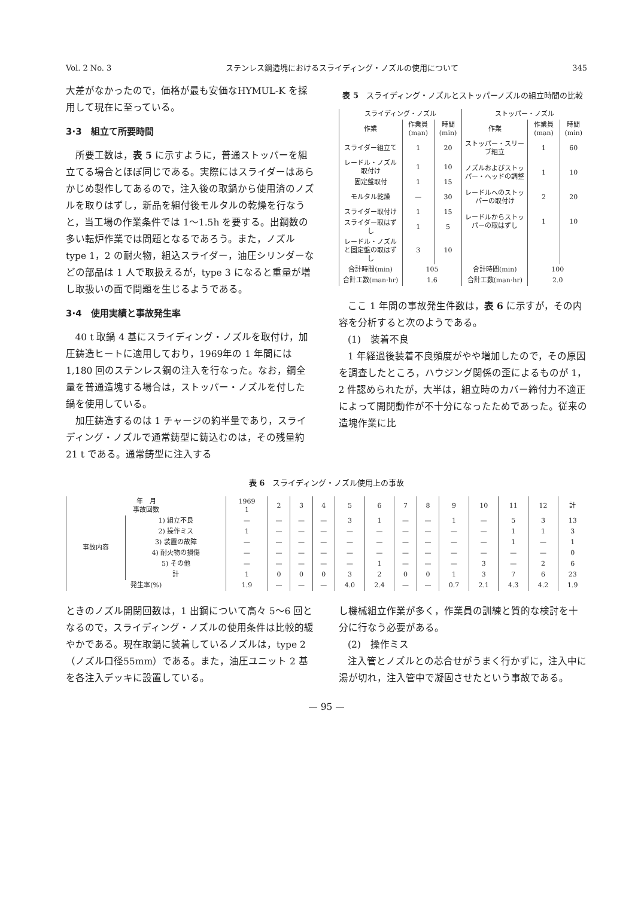Vol. 2 No. 3 ステンレス鋼造塊におけるスライディング・ノズルの使用について 345
大差がなかったので，価格が最も安価なHYMUL-K を採用して現在に至っている。
3·3　組立て所要時間
所要工数は，表 5 に示すように，普通ストッパーを組立てる場合とほぼ同じである。実際にはスライダーはあらかじめ製作してあるので，注入後の取鍋から使用済のノズルを取りはずし，新品を組付後モルタルの乾燥を行なうと，当工場の作業条件では 1～1.5h を要する。出鋼数の多い転炉作業では問題となるであろう。また，ノズル type 1，2 の耐火物，組込スライダー，油圧シリンダーなどの部品は 1 人で取扱えるが，type 3 になると重量が増し取扱いの面で問題を生じるようである。
3·4　使用実績と事故発生率
40 t 取鍋 4 基にスライディング・ノズルを取付け，加圧鋳造ヒートに適用しており，1969年の 1 年間には 1,180 回のステンレス鋼の注入を行なった。なお，鋼全量を普通造塊する場合は，ストッパー・ノズルを付した鍋を使用している。
加圧鋳造するのは 1 チャージの約半量であり，スライディング・ノズルで通常鋳型に鋳込むのは，その残量約21 t である。通常鋳型に注入する
表 5　スライディング・ノズルとストッパーノズルの組立時間の比較
| スライディング・ノズル | | | ストッパー・ノズル | | |
| --- | --- | --- | --- | --- | --- |
| 作業 | 作業員(man) | 時間(min) | 作業 | 作業員(man) | 時間(min) |
| スライダー組立て | 1 | 20 | ストッパー・スリーブ組立 | 1 | 60 |
| レードル・ノズル取付け | 1 | 10 | ノズルおよびストッパー・ヘッドの調整 | 1 | 10 |
| 固定盤取付 | 1 | 15 | | | |
| モルタル乾燥 | — | 30 | レードルへのストッパーの取付け | 2 | 20 |
| スライダー取付け | 1 | 15 | レードルからストッパーの取はずし | 1 | 10 |
| スライダー取はずし | 1 | 5 | | | |
| レードル・ノズルと固定盤の取はずし | 3 | 10 | | | |
| 合計時間(min) | 105 | | 合計時間(min) | 100 | |
| 合計工数(man·hr) | 1.6 | | 合計工数(man·hr) | 2.0 | |
ここ 1 年間の事故発生件数は，表 6 に示すが，その内容を分析すると次のようである。
(1)　装着不良
1 年経過後装着不良頻度がやや増加したので，その原因を調査したところ，ハウジング関係の歪によるものが 1，2 件認められたが，大半は，組立時のカバー締付力不適正によって開閉動作が不十分になったためであった。従来の造塊作業に比
表 6　スライディング・ノズル使用上の事故
| 年 月 事故回数 | | 1969 1 | 2 | 3 | 4 | 5 | 6 | 7 | 8 | 9 | 10 | 11 | 12 | 計 |
| --- | --- | --- | --- | --- | --- | --- | --- | --- | --- | --- | --- | --- | --- | --- |
| 事故内容 | 1) 組立不良 | — | — | — | — | 3 | 1 | — | — | 1 | — | 5 | 3 | 13 |
| | 2) 操作ミス | 1 | — | — | — | — | — | — | — | — | — | 1 | 1 | 3 |
| | 3) 装置の故障 | — | — | — | — | — | — | — | — | — | — | 1 | — | 1 |
| | 4) 耐火物の損傷 | — | — | — | — | — | — | — | — | — | — | — | — | 0 |
| | 5) その他 | — | — | — | — | — | 1 | — | — | — | 3 | — | 2 | 6 |
| | 計 | 1 | 0 | 0 | 0 | 3 | 2 | 0 | 0 | 1 | 3 | 7 | 6 | 23 |
| 発生率(%) | | 1.9 | — | — | — | 4.0 | 2.4 | — | — | 0.7 | 2.1 | 4.3 | 4.2 | 1.9 |
ときのノズル開閉回数は，1 出鋼について高々 5～6 回となるので，スライディング・ノズルの使用条件は比較的緩やかである。現在取鍋に装着しているノズルは，type 2（ノズル口径55mm）である。また，油圧ユニット 2 基を各注入デッキに設置している。
し機械組立作業が多く，作業員の訓練と質的な検討を十分に行なう必要がある。
(2)　操作ミス
注入管とノズルとの芯合せがうまく行かずに，注入中に湯が切れ，注入管中で凝固させたという事故である。
— 95 —